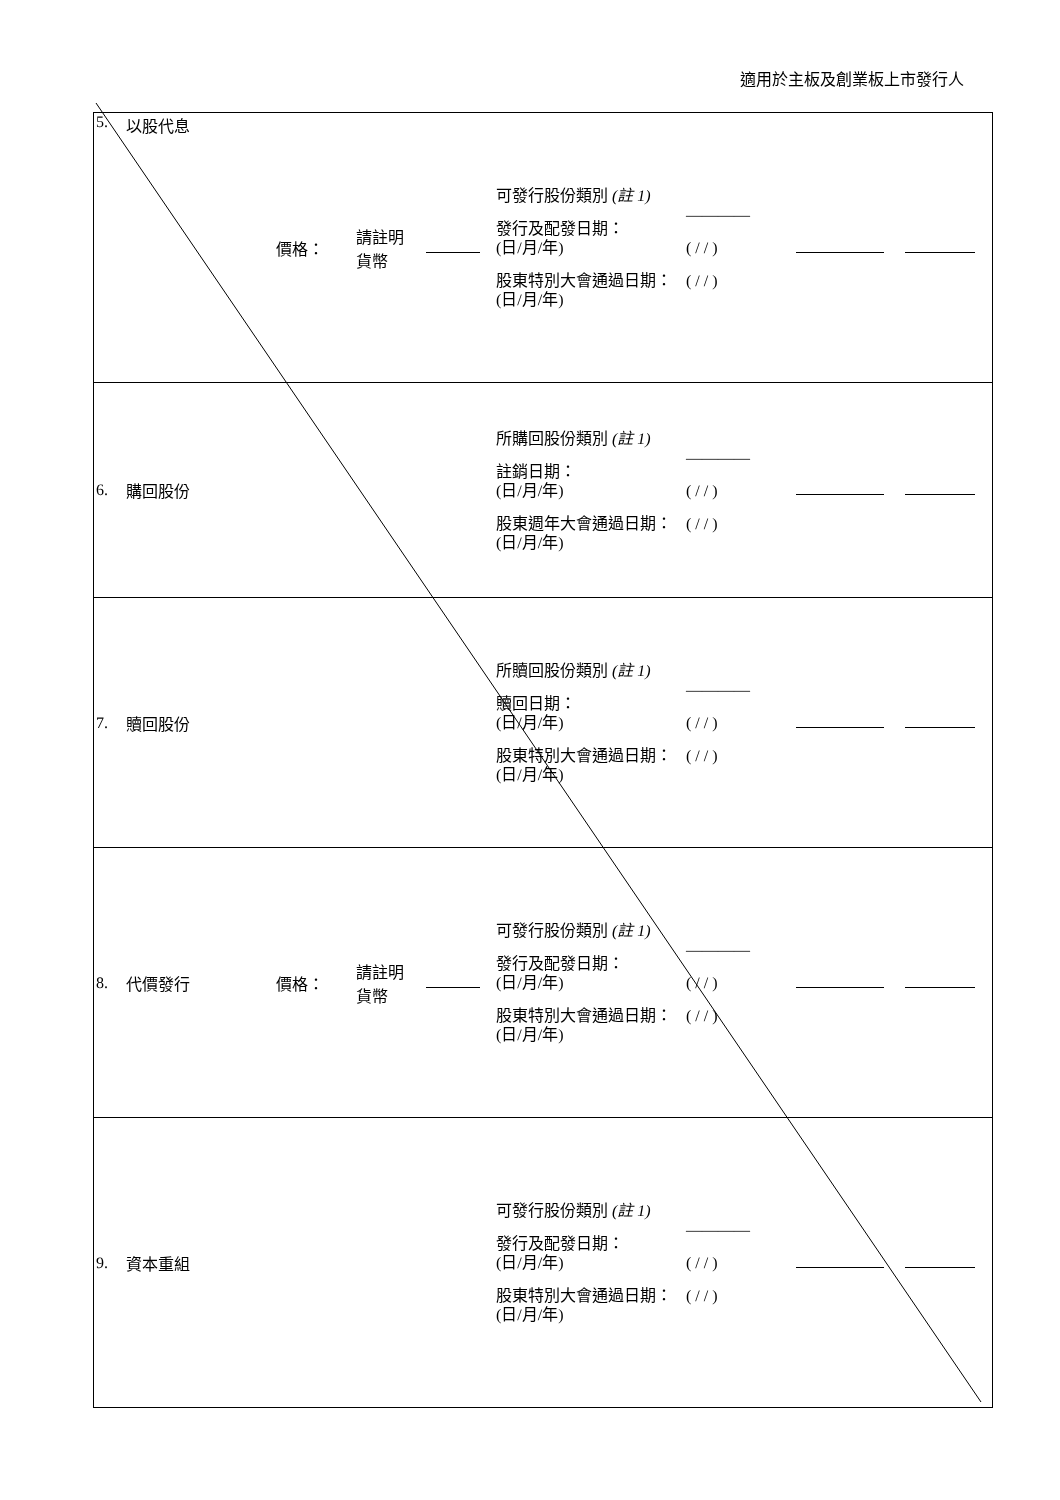適用於主板及創業板上市發行人
| 5. | 以股代息 | 價格： | 請註明 貨幣 | | 可發行股份類別 (註 1) 發行及配發日期： (日/月/年) 股東特別大會通過日期： (日/月/年) | ———— ( / / ) ( / / ) | | |
| 6. | 購回股份 | | | | 所購回股份類別 (註 1) 註銷日期： (日/月/年) 股東週年大會通過日期： (日/月/年) | ———— ( / / ) ( / / ) | | |
| 7. | 贖回股份 | | | | 所贖回股份類別 (註 1) 贖回日期： (日/月/年) 股東特別大會通過日期： (日/月/年) | ———— ( / / ) ( / / ) | | |
| 8. | 代價發行 | 價格： | 請註明 貨幣 | | 可發行股份類別 (註 1) 發行及配發日期： (日/月/年) 股東特別大會通過日期： (日/月/年) | ———— ( / / ) ( / / ) | | |
| 9. | 資本重組 | | | | 可發行股份類別 (註 1) 發行及配發日期： (日/月/年) 股東特別大會通過日期： (日/月/年) | ———— ( / / ) ( / / ) | | |